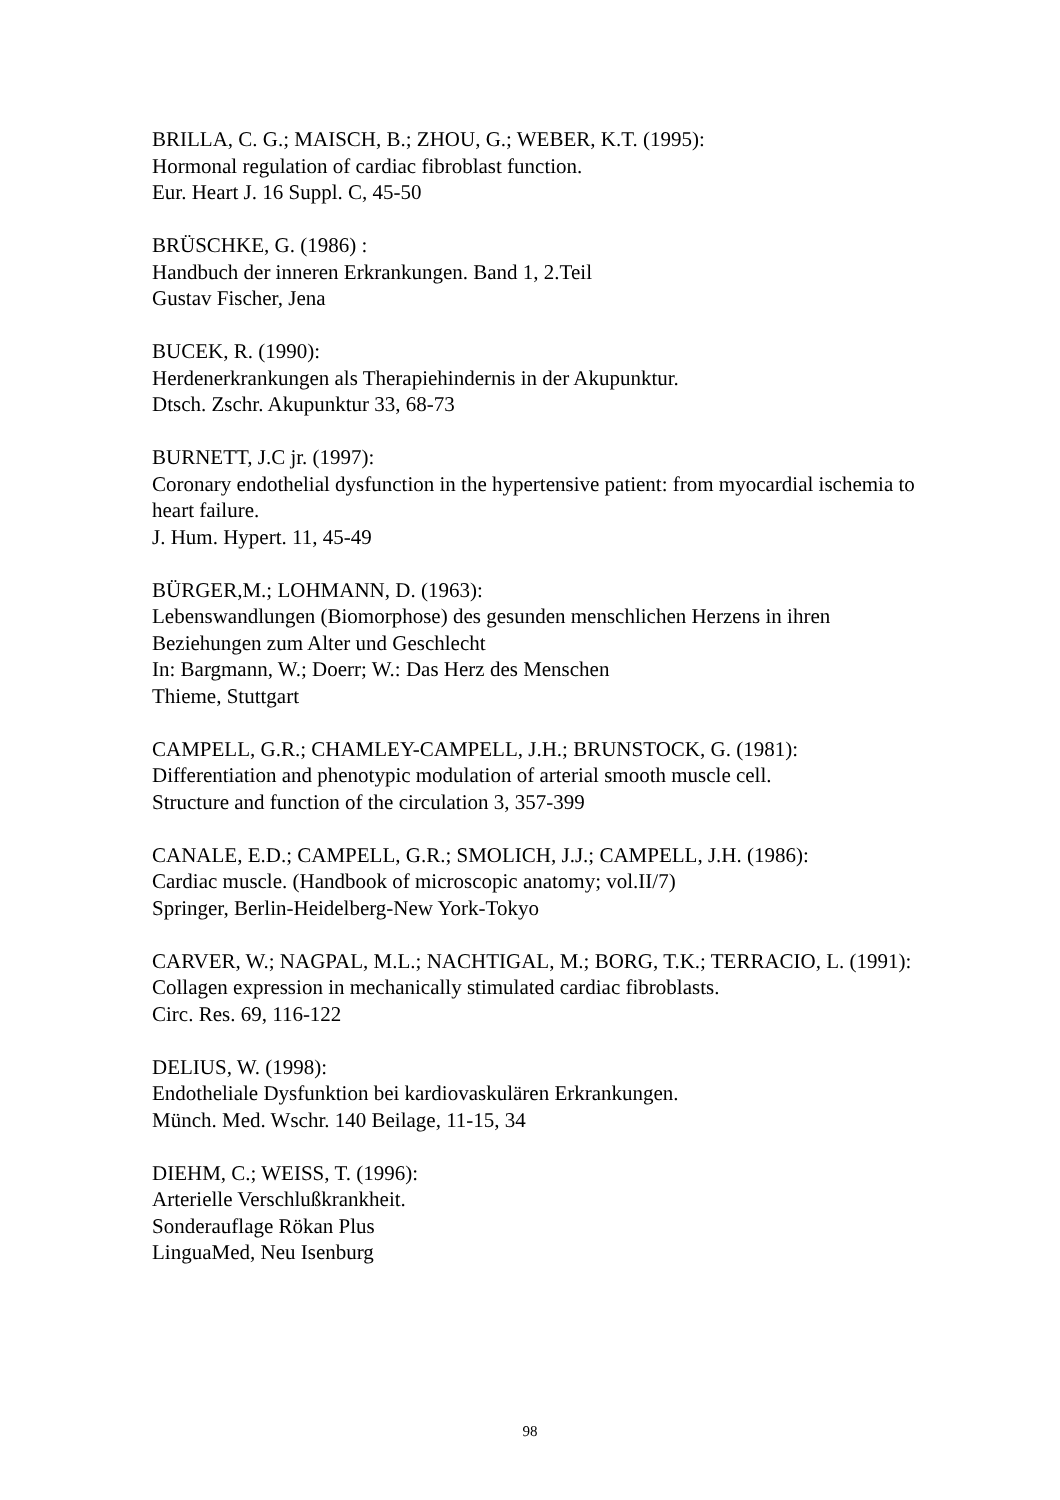BRILLA, C. G.; MAISCH, B.; ZHOU, G.; WEBER, K.T. (1995):
Hormonal regulation of cardiac fibroblast function.
Eur. Heart J. 16 Suppl. C, 45-50
BRÜSCHKE, G. (1986) :
Handbuch der inneren Erkrankungen. Band 1, 2.Teil
Gustav Fischer, Jena
BUCEK, R. (1990):
Herdenerkrankungen als Therapiehindernis in der Akupunktur.
Dtsch. Zschr. Akupunktur 33, 68-73
BURNETT, J.C jr. (1997):
Coronary endothelial dysfunction in the hypertensive patient: from myocardial ischemia to heart failure.
J. Hum. Hypert. 11, 45-49
BÜRGER,M.; LOHMANN, D. (1963):
Lebenswandlungen (Biomorphose) des gesunden menschlichen Herzens in ihren Beziehungen zum Alter und Geschlecht
In: Bargmann, W.; Doerr; W.: Das Herz des Menschen
Thieme, Stuttgart
CAMPELL, G.R.; CHAMLEY-CAMPELL, J.H.; BRUNSTOCK, G. (1981):
Differentiation and phenotypic modulation of arterial smooth muscle cell.
Structure and function of the circulation 3, 357-399
CANALE, E.D.; CAMPELL, G.R.; SMOLICH, J.J.; CAMPELL, J.H. (1986):
Cardiac muscle. (Handbook of microscopic anatomy; vol.II/7)
Springer, Berlin-Heidelberg-New York-Tokyo
CARVER, W.; NAGPAL, M.L.; NACHTIGAL, M.; BORG, T.K.; TERRACIO, L. (1991):
Collagen expression in mechanically stimulated cardiac fibroblasts.
Circ. Res. 69, 116-122
DELIUS, W. (1998):
Endotheliale Dysfunktion bei kardiovaskulären Erkrankungen.
Münch. Med. Wschr. 140 Beilage, 11-15, 34
DIEHM, C.; WEISS, T. (1996):
Arterielle Verschlußkrankheit.
Sonderauflage Rökan Plus
LinguaMed, Neu Isenburg
98